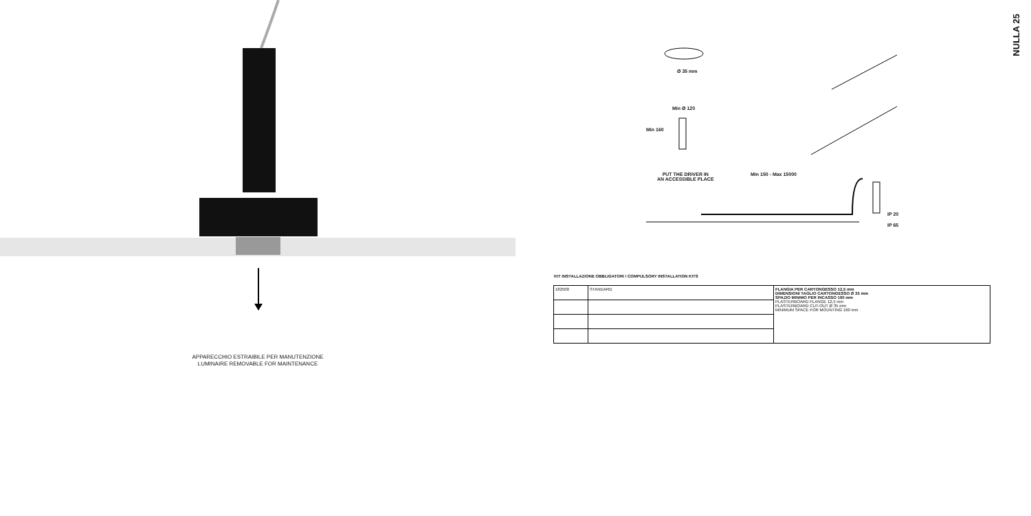APPARECCHIO ESTRAIBILE PER MANUTENZIONE
LUMINAIRE REMOVABLE FOR MAINTENANCE
NULLA 25
Ø 35 mm
Min Ø 120
Min 160
PUT THE DRIVER IN
AN ACCESSIBLE PLACE
Min 150 - Max 15000
IP 20
IP 65
KIT INSTALLAZIONE OBBLIGATORI / COMPULSORY INSTALLATION KITS
| 182500 | STANDARD | FLANGIA PER CARTONGESSO 12,5 mm DIMENSIONI TAGLIO CARTONGESSO Ø 35 mm SPAZIO MINIMO PER INCASSO 160 mm PLASTERBOARD FLANGE 12,5 mm PLASTERBOARD CUT-OUT Ø 35 mm MINIMUM SPACE FOR MOUNTING 160 mm |